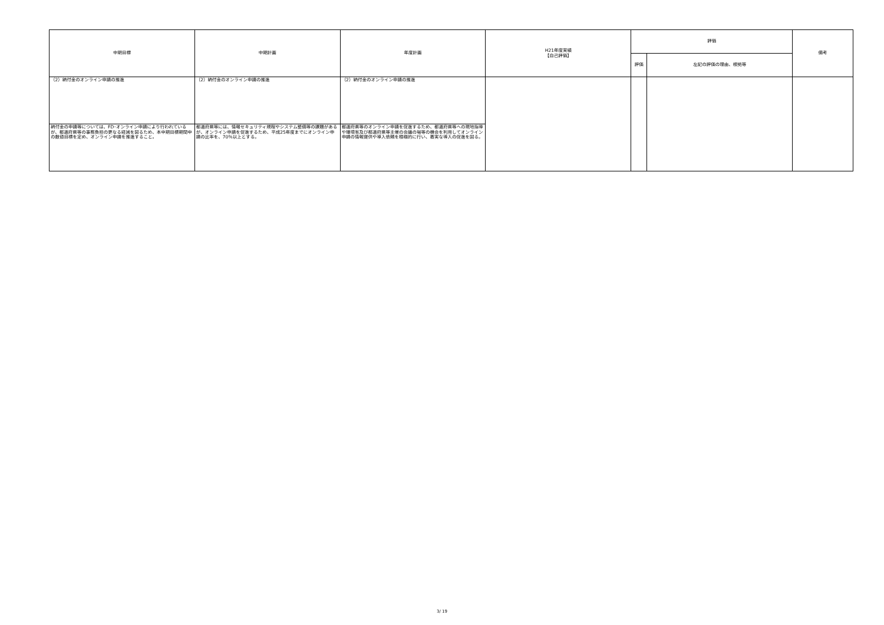| 中期目標 | 中期計画 | 年度計画 | H21年度実績 【自己評価】 | 評価 | | 備考 |
| --- | --- | --- | --- | --- | --- | --- |
| | | | | 評価 | 左記の評価の理由、根拠等 | |
| （2）納付金のオンライン申請の推進 | （2）納付金のオンライン申請の推進 | （2）納付金のオンライン申請の推進 | | | | |
| 納付金の申請等については、FD･オンライン申請により行われているが、都道府県等の事務負担の更なる経減を図るため、本中期目標期間中の数値目標を定め、オンライン申請を推進すること。 | 都道府県等には、情報セキュリティ規程やシステム整備等の課題があるが、オンライン申請を促進するため、平成25年度までにオンライン申請の比率を、70％以上とする。 | 都道府県等のオンライン申請を促進するため、都道府県等への現地指導や環境省及び都道府県等主催の会議の場等の機会を利用してオンライン申請の情報提供や導入依頼を積極的に行い、着実な導入の促進を図る。 | | | | |
3/ 19